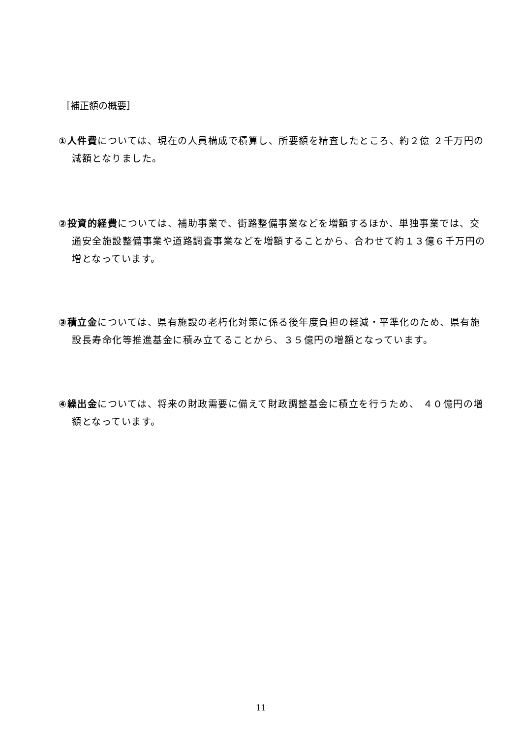［補正額の概要］
①人件費については、現在の人員構成で積算し、所要額を精査したところ、約２億 ２千万円の減額となりました。
②投資的経費については、補助事業で、街路整備事業などを増額するほか、単独事業では、交通安全施設整備事業や道路調査事業などを増額することから、合わせて約１３億６千万円の増となっています。
③積立金については、県有施設の老朽化対策に係る後年度負担の軽減・平準化のため、県有施設長寿命化等推進基金に積み立てることから、３５億円の増額となっています。
④繰出金については、将来の財政需要に備えて財政調整基金に積立を行うため、 ４０億円の増額となっています。
11